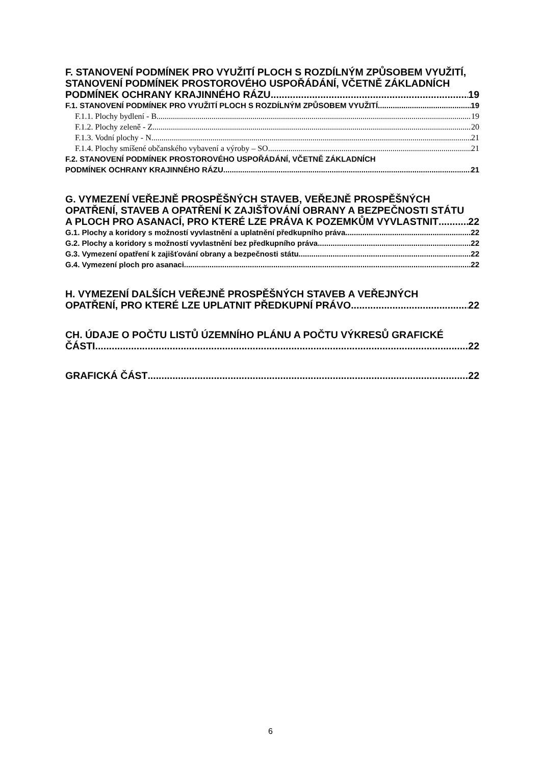F. STANOVENÍ PODMÍNEK PRO VYUŽITÍ PLOCH S ROZDÍLNÝM ZPŮSOBEM VYUŽITÍ, STANOVENÍ PODMÍNEK PROSTOROVÉHO USPOŘÁDÁNÍ, VČETNĚ ZÁKLADNÍCH
PODMÍNEK OCHRANY KRAJINNÉHO RÁZU 19
F.1. STANOVENÍ PODMÍNEK PRO VYUŽITÍ PLOCH S ROZDÍLNÝM ZPŮSOBEM VYUŽITÍ 19
F.1.1. Plochy bydlení - B 19
F.1.2. Plochy zeleně - Z 20
F.1.3. Vodní plochy - N 21
F.1.4. Plochy smíšené občanského vybavení a výroby – SO 21
F.2. STANOVENÍ PODMÍNEK PROSTOROVÉHO USPOŘÁDÁNÍ, VČETNĚ ZÁKLADNÍCH
PODMÍNEK OCHRANY KRAJINNÉHO RÁZU 21
G. VYMEZENÍ VEŘEJNĚ PROSPĚŠNÝCH STAVEB, VEŘEJNĚ PROSPĚŠNÝCH OPATŘENÍ, STAVEB A OPATŘENÍ K ZAJIŠŤOVÁNÍ OBRANY A BEZPEČNOSTI STÁTU
A PLOCH PRO ASANACÍ, PRO KTERÉ LZE PRÁVA K POZEMKŮM VYVLASTNIT 22
G.1. Plochy a koridory s možností vyvlastnění a uplatnění předkupního práva 22
G.2. Plochy a koridory s možností vyvlastnění bez předkupního práva 22
G.3. Vymezení opatření k zajišťování obrany a bezpečnosti státu 22
G.4. Vymezení ploch pro asanaci 22
H. VYMEZENÍ DALŠÍCH VEŘEJNĚ PROSPĚŠNÝCH STAVEB A VEŘEJNÝCH
OPATŘENÍ, PRO KTERÉ LZE UPLATNIT PŘEDKUPNÍ PRÁVO 22
CH. ÚDAJE O POČTU LISTŮ ÚZEMNÍHO PLÁNU A POČTU VÝKRESŮ GRAFICKÉ
ČÁSTI 22
GRAFICKÁ ČÁST 22
6